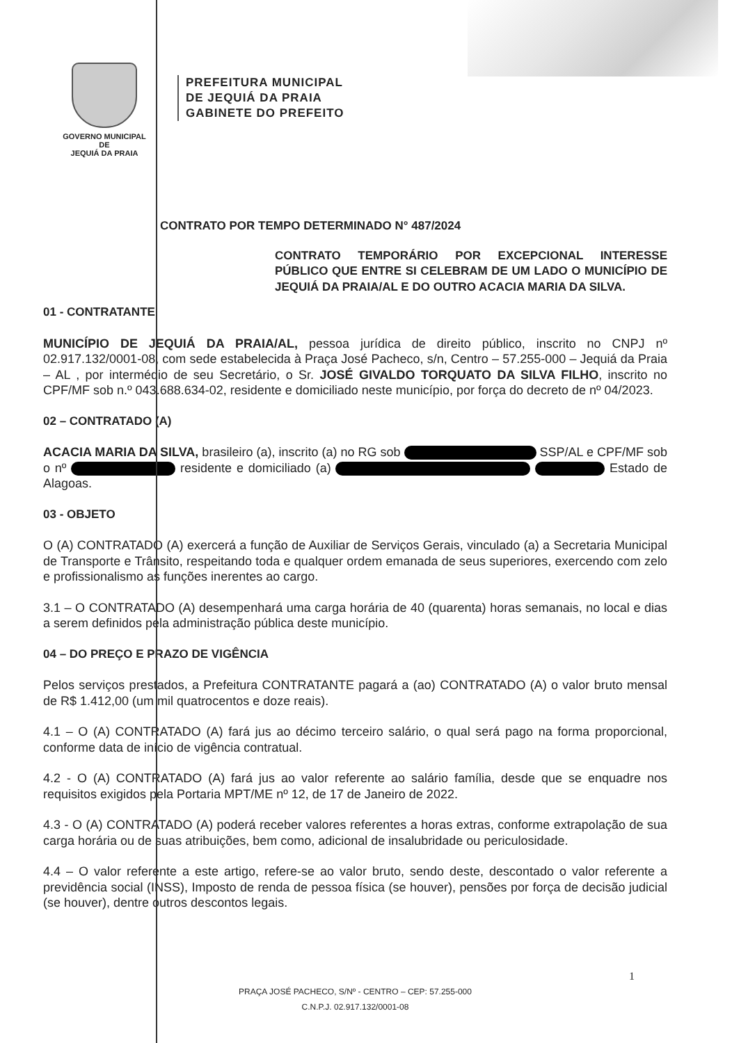GOVERNO MUNICIPAL DE
JEQUIÁ DA PRAIA
PREFEITURA MUNICIPAL
DE JEQUIÁ DA PRAIA
GABINETE DO PREFEITO
CONTRATO POR TEMPO DETERMINADO N° 487/2024
CONTRATO TEMPORÁRIO POR EXCEPCIONAL INTERESSE PÚBLICO QUE ENTRE SI CELEBRAM DE UM LADO O MUNICÍPIO DE JEQUIÁ DA PRAIA/AL E DO OUTRO ACACIA MARIA DA SILVA.
01 - CONTRATANTE
MUNICÍPIO DE JEQUIÁ DA PRAIA/AL, pessoa jurídica de direito público, inscrito no CNPJ nº 02.917.132/0001-08, com sede estabelecida à Praça José Pacheco, s/n, Centro – 57.255-000 – Jequiá da Praia – AL , por intermédio de seu Secretário, o Sr. JOSÉ GIVALDO TORQUATO DA SILVA FILHO, inscrito no CPF/MF sob n.º 043.688.634-02, residente e domiciliado neste município, por força do decreto de nº 04/2023.
02 – CONTRATADO (A)
ACACIA MARIA DA SILVA, brasileiro (a), inscrito (a) no RG sob SSP/AL e CPF/MF sob o nº residente e domiciliado (a) Estado de Alagoas.
03 - OBJETO
O (A) CONTRATADO (A) exercerá a função de Auxiliar de Serviços Gerais, vinculado (a) a Secretaria Municipal de Transporte e Trânsito, respeitando toda e qualquer ordem emanada de seus superiores, exercendo com zelo e profissionalismo as funções inerentes ao cargo.
3.1 – O CONTRATADO (A) desempenhará uma carga horária de 40 (quarenta) horas semanais, no local e dias a serem definidos pela administração pública deste município.
04 – DO PREÇO E PRAZO DE VIGÊNCIA
Pelos serviços prestados, a Prefeitura CONTRATANTE pagará a (ao) CONTRATADO (A) o valor bruto mensal de R$ 1.412,00 (um mil quatrocentos e doze reais).
4.1 – O (A) CONTRATADO (A) fará jus ao décimo terceiro salário, o qual será pago na forma proporcional, conforme data de início de vigência contratual.
4.2 - O (A) CONTRATADO (A) fará jus ao valor referente ao salário família, desde que se enquadre nos requisitos exigidos pela Portaria MPT/ME nº 12, de 17 de Janeiro de 2022.
4.3 - O (A) CONTRATADO (A) poderá receber valores referentes a horas extras, conforme extrapolação de sua carga horária ou de suas atribuições, bem como, adicional de insalubridade ou periculosidade.
4.4 – O valor referente a este artigo, refere-se ao valor bruto, sendo deste, descontado o valor referente a previdência social (INSS), Imposto de renda de pessoa física (se houver), pensões por força de decisão judicial (se houver), dentre outros descontos legais.
PRAÇA JOSÉ PACHECO, S/Nº - CENTRO – CEP: 57.255-000
C.N.P.J. 02.917.132/0001-08
1